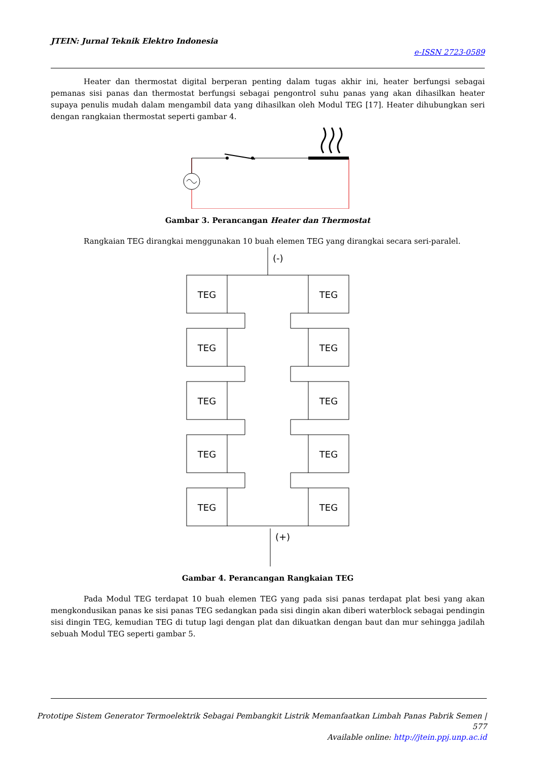JTEIN: Jurnal Teknik Elektro Indonesia
e-ISSN 2723-0589
Heater dan thermostat digital berperan penting dalam tugas akhir ini, heater berfungsi sebagai pemanas sisi panas dan thermostat berfungsi sebagai pengontrol suhu panas yang akan dihasilkan heater supaya penulis mudah dalam mengambil data yang dihasilkan oleh Modul TEG [17]. Heater dihubungkan seri dengan rangkaian thermostat seperti gambar 4.
Gambar 3. Perancangan Heater dan Thermostat
Rangkaian TEG dirangkai menggunakan 10 buah elemen TEG yang dirangkai secara seri-paralel.
(-)
(+)
TEG
TEG
TEG
TEG
TEG
TEG
TEG
TEG
TEG
TEG
Gambar 4. Perancangan Rangkaian TEG
Pada Modul TEG terdapat 10 buah elemen TEG yang pada sisi panas terdapat plat besi yang akan mengkondusikan panas ke sisi panas TEG sedangkan pada sisi dingin akan diberi waterblock sebagai pendingin sisi dingin TEG, kemudian TEG di tutup lagi dengan plat dan dikuatkan dengan baut dan mur sehingga jadilah sebuah Modul TEG seperti gambar 5.
Prototipe Sistem Generator Termoelektrik Sebagai Pembangkit Listrik Memanfaatkan Limbah Panas Pabrik Semen | 577
Available online: http://jtein.ppj.unp.ac.id